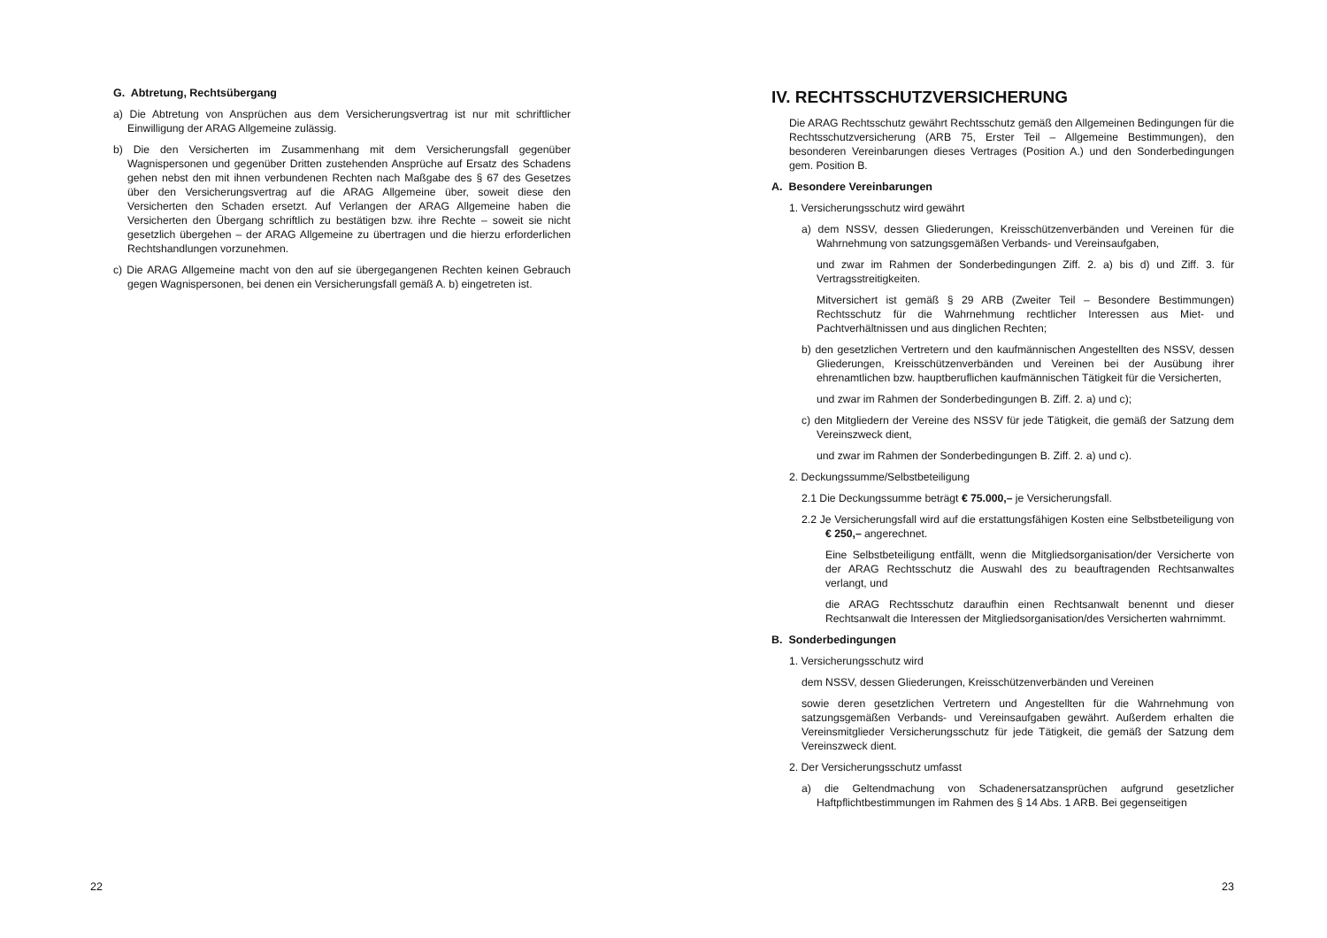G. Abtretung, Rechtsübergang
a) Die Abtretung von Ansprüchen aus dem Versicherungsvertrag ist nur mit schriftlicher Einwilligung der ARAG Allgemeine zulässig.
b) Die den Versicherten im Zusammenhang mit dem Versicherungsfall gegenüber Wagnispersonen und gegenüber Dritten zustehenden Ansprüche auf Ersatz des Schadens gehen nebst den mit ihnen verbundenen Rechten nach Maßgabe des § 67 des Gesetzes über den Versicherungsvertrag auf die ARAG Allgemeine über, soweit diese den Versicherten den Schaden ersetzt. Auf Verlangen der ARAG Allgemeine haben die Versicherten den Übergang schriftlich zu bestätigen bzw. ihre Rechte – soweit sie nicht gesetzlich übergehen – der ARAG Allgemeine zu übertragen und die hierzu erforderlichen Rechtshandlungen vorzunehmen.
c) Die ARAG Allgemeine macht von den auf sie übergegangenen Rechten keinen Gebrauch gegen Wagnispersonen, bei denen ein Versicherungsfall gemäß A. b) eingetreten ist.
22
IV. RECHTSSCHUTZVERSICHERUNG
Die ARAG Rechtsschutz gewährt Rechtsschutz gemäß den Allgemeinen Bedingungen für die Rechtsschutzversicherung (ARB 75, Erster Teil – Allgemeine Bestimmungen), den besonderen Vereinbarungen dieses Vertrages (Position A.) und den Sonderbedingungen gem. Position B.
A. Besondere Vereinbarungen
1. Versicherungsschutz wird gewährt
a) dem NSSV, dessen Gliederungen, Kreisschützenverbänden und Vereinen für die Wahrnehmung von satzungsgemäßen Verbands- und Vereinsaufgaben,
und zwar im Rahmen der Sonderbedingungen Ziff. 2. a) bis d) und Ziff. 3. für Vertragsstreitigkeiten.
Mitversichert ist gemäß § 29 ARB (Zweiter Teil – Besondere Bestimmungen) Rechtsschutz für die Wahrnehmung rechtlicher Interessen aus Miet- und Pachtverhältnissen und aus dinglichen Rechten;
b) den gesetzlichen Vertretern und den kaufmännischen Angestellten des NSSV, dessen Gliederungen, Kreisschützenverbänden und Vereinen bei der Ausübung ihrer ehrenamtlichen bzw. hauptberuflichen kaufmännischen Tätigkeit für die Versicherten,
und zwar im Rahmen der Sonderbedingungen B. Ziff. 2. a) und c);
c) den Mitgliedern der Vereine des NSSV für jede Tätigkeit, die gemäß der Satzung dem Vereinszweck dient,
und zwar im Rahmen der Sonderbedingungen B. Ziff. 2. a) und c).
2. Deckungssumme/Selbstbeteiligung
2.1 Die Deckungssumme beträgt € 75.000,– je Versicherungsfall.
2.2 Je Versicherungsfall wird auf die erstattungsfähigen Kosten eine Selbstbeteiligung von € 250,– angerechnet.
Eine Selbstbeteiligung entfällt, wenn die Mitgliedsorganisation/der Versicherte von der ARAG Rechtsschutz die Auswahl des zu beauftragenden Rechtsanwaltes verlangt, und
die ARAG Rechtsschutz daraufhin einen Rechtsanwalt benennt und dieser Rechtsanwalt die Interessen der Mitgliedsorganisation/des Versicherten wahrnimmt.
B. Sonderbedingungen
1. Versicherungsschutz wird
dem NSSV, dessen Gliederungen, Kreisschützenverbänden und Vereinen
sowie deren gesetzlichen Vertretern und Angestellten für die Wahrnehmung von satzungsgemäßen Verbands- und Vereinsaufgaben gewährt. Außerdem erhalten die Vereinsmitglieder Versicherungsschutz für jede Tätigkeit, die gemäß der Satzung dem Vereinszweck dient.
2. Der Versicherungsschutz umfasst
a) die Geltendmachung von Schadenersatzansprüchen aufgrund gesetzlicher Haftpflichtbestimmungen im Rahmen des § 14 Abs. 1 ARB. Bei gegenseitigen
23